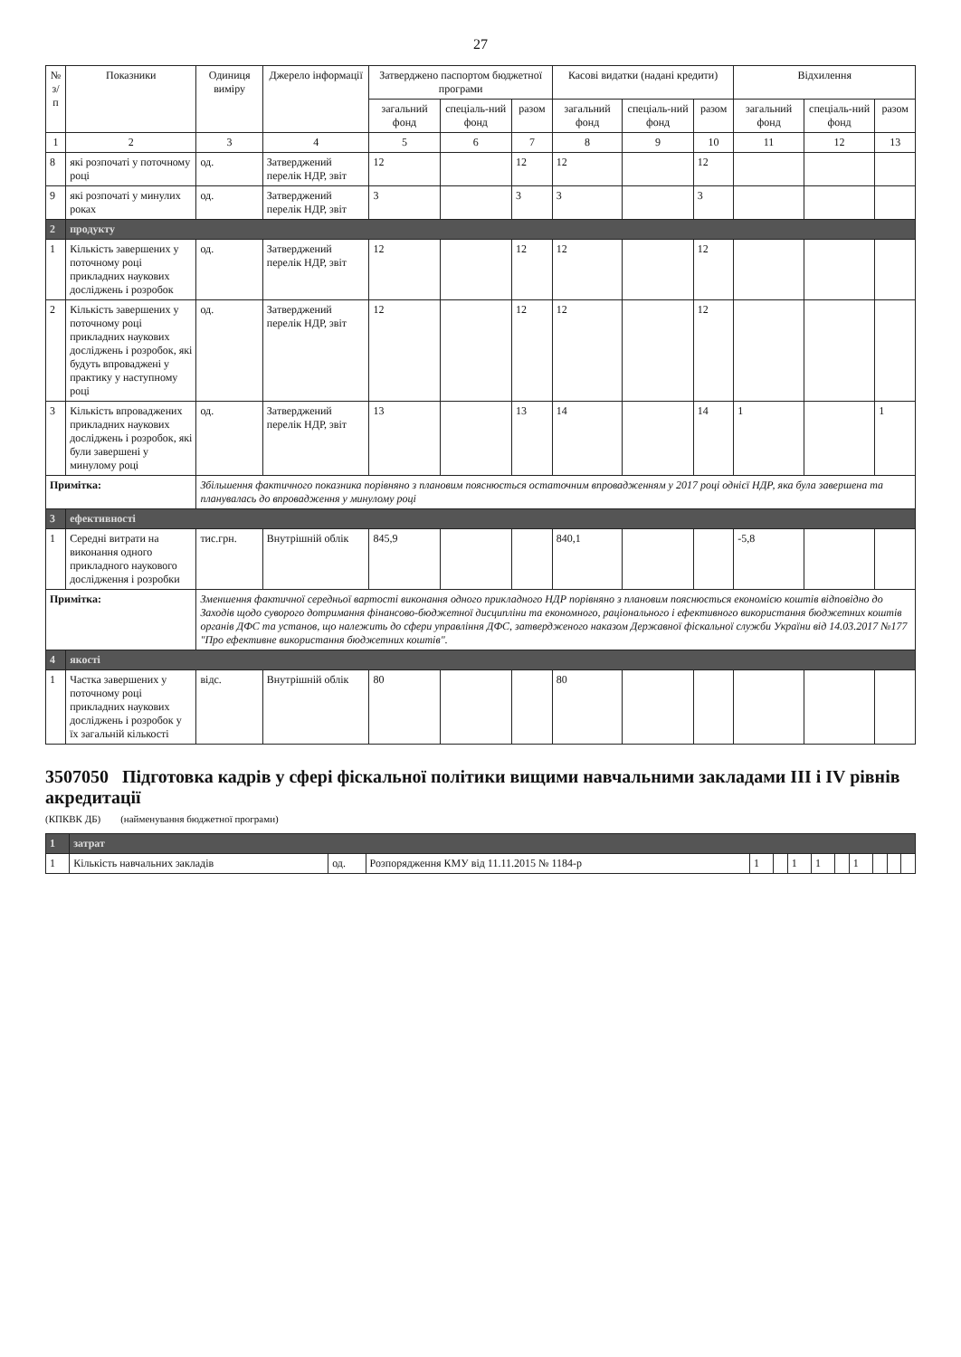27
| № з/п | Показники | Одиниця виміру | Джерело інформації | Затверджено паспортом бюджетної програми | | | Касові видатки (надані кредити) | | | Відхилення | | |
| --- | --- | --- | --- | --- | --- | --- | --- | --- | --- | --- | --- | --- |
| | | | | загальний фонд | спеціаль-ний фонд | разом | загальний фонд | спеціаль-ний фонд | разом | загальний фонд | спеціаль-ний фонд | разом |
| 1 | 2 | 3 | 4 | 5 | 6 | 7 | 8 | 9 | 10 | 11 | 12 | 13 |
| 8 | які розпочаті у поточному році | од. | Затверджений перелік НДР, звіт | 12 | | 12 | 12 | | 12 | | | |
| 9 | які розпочаті у минулих роках | од. | Затверджений перелік НДР, звіт | 3 | | 3 | 3 | | 3 | | | |
| 2 | продукту | | | | | | | | | | | |
| 1 | Кількість завершених у поточному році прикладних наукових досліджень і розробок | од. | Затверджений перелік НДР, звіт | 12 | | 12 | 12 | | 12 | | | |
| 2 | Кількість завершених у поточному році прикладних наукових досліджень і розробок, які будуть впроваджені у практику у наступному році | од. | Затверджений перелік НДР, звіт | 12 | | 12 | 12 | | 12 | | | |
| 3 | Кількість впроваджених прикладних наукових досліджень і розробок, які були завершені у минулому році | од. | Затверджений перелік НДР, звіт | 13 | | 13 | 14 | | 14 | 1 | | 1 |
| Примітка: | | Збільшення фактичного показника порівняно з плановим пояснюється остаточним впровадженням у 2017 році однієї НДР, яка була завершена та планувалась до впровадження у минулому році | | | | | | | | | | |
| 3 | ефективності | | | | | | | | | | | |
| 1 | Середні витрати на виконання одного прикладного наукового дослідження і розробки | тис.грн. | Внутрішній облік | 845,9 | | | 840,1 | | | -5,8 | | |
| Примітка: | | Зменшення фактичної середньої вартості виконання одного прикладного НДР порівняно з плановим пояснюється економією коштів відповідно до Заходів щодо суворого дотримання фінансово-бюджетної дисципліни та економного, раціонального і ефективного використання бюджетних коштів органів ДФС та установ, що належить до сфери управління ДФС, затвердженого наказом Державної фіскальної служби України від 14.03.2017 №177 "Про ефективне використання бюджетних коштів". | | | | | | | | | | |
| 4 | якості | | | | | | | | | | | |
| 1 | Частка завершених у поточному році прикладних наукових досліджень і розробок у їх загальній кількості | відс. | Внутрішній облік | 80 | | | 80 | | | | | |
3507050 Підготовка кадрів у сфері фіскальної політики вищими навчальними закладами III і IV рівнів акредитації
(КПКВК ДБ) (найменування бюджетної програми)
| 1 | затрат | | | | | | | | | | | |
| 1 | Кількість навчальних закладів | од. | Розпорядження КМУ від 11.11.2015 № 1184-р | 1 | | 1 | 1 | | 1 | | | |